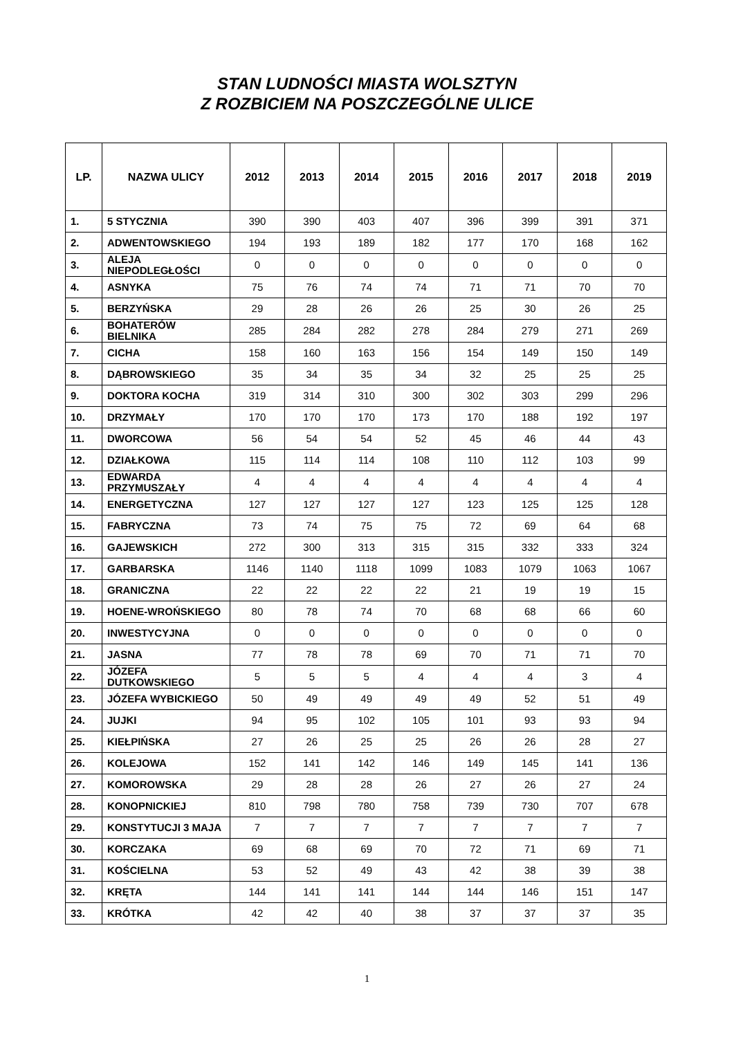STAN LUDNOŚCI MIASTA WOLSZTYN
Z ROZBICIEM NA POSZCZEGÓLNE ULICE
| LP. | NAZWA ULICY | 2012 | 2013 | 2014 | 2015 | 2016 | 2017 | 2018 | 2019 |
| --- | --- | --- | --- | --- | --- | --- | --- | --- | --- |
| 1. | 5 STYCZNIA | 390 | 390 | 403 | 407 | 396 | 399 | 391 | 371 |
| 2. | ADWENTOWSKIEGO | 194 | 193 | 189 | 182 | 177 | 170 | 168 | 162 |
| 3. | ALEJA NIEPODLEGŁOŚCI | 0 | 0 | 0 | 0 | 0 | 0 | 0 | 0 |
| 4. | ASNYKA | 75 | 76 | 74 | 74 | 71 | 71 | 70 | 70 |
| 5. | BERZYŃSKA | 29 | 28 | 26 | 26 | 25 | 30 | 26 | 25 |
| 6. | BOHATERÓW BIELNIKA | 285 | 284 | 282 | 278 | 284 | 279 | 271 | 269 |
| 7. | CICHA | 158 | 160 | 163 | 156 | 154 | 149 | 150 | 149 |
| 8. | DĄBROWSKIEGO | 35 | 34 | 35 | 34 | 32 | 25 | 25 | 25 |
| 9. | DOKTORA KOCHA | 319 | 314 | 310 | 300 | 302 | 303 | 299 | 296 |
| 10. | DRZYMAŁY | 170 | 170 | 170 | 173 | 170 | 188 | 192 | 197 |
| 11. | DWORCOWA | 56 | 54 | 54 | 52 | 45 | 46 | 44 | 43 |
| 12. | DZIAŁKOWA | 115 | 114 | 114 | 108 | 110 | 112 | 103 | 99 |
| 13. | EDWARDA PRZYMUSZAŁY | 4 | 4 | 4 | 4 | 4 | 4 | 4 | 4 |
| 14. | ENERGETYCZNA | 127 | 127 | 127 | 127 | 123 | 125 | 125 | 128 |
| 15. | FABRYCZNA | 73 | 74 | 75 | 75 | 72 | 69 | 64 | 68 |
| 16. | GAJEWSKICH | 272 | 300 | 313 | 315 | 315 | 332 | 333 | 324 |
| 17. | GARBARSKA | 1146 | 1140 | 1118 | 1099 | 1083 | 1079 | 1063 | 1067 |
| 18. | GRANICZNA | 22 | 22 | 22 | 22 | 21 | 19 | 19 | 15 |
| 19. | HOENE-WROŃSKIEGO | 80 | 78 | 74 | 70 | 68 | 68 | 66 | 60 |
| 20. | INWESTYCYJNA | 0 | 0 | 0 | 0 | 0 | 0 | 0 | 0 |
| 21. | JASNA | 77 | 78 | 78 | 69 | 70 | 71 | 71 | 70 |
| 22. | JÓZEFA DUTKOWSKIEGO | 5 | 5 | 5 | 4 | 4 | 4 | 3 | 4 |
| 23. | JÓZEFA WYBICKIEGO | 50 | 49 | 49 | 49 | 49 | 52 | 51 | 49 |
| 24. | JUJKI | 94 | 95 | 102 | 105 | 101 | 93 | 93 | 94 |
| 25. | KIEŁPIŃSKA | 27 | 26 | 25 | 25 | 26 | 26 | 28 | 27 |
| 26. | KOLEJOWA | 152 | 141 | 142 | 146 | 149 | 145 | 141 | 136 |
| 27. | KOMOROWSKA | 29 | 28 | 28 | 26 | 27 | 26 | 27 | 24 |
| 28. | KONOPNICKIEJ | 810 | 798 | 780 | 758 | 739 | 730 | 707 | 678 |
| 29. | KONSTYTUCJI 3 MAJA | 7 | 7 | 7 | 7 | 7 | 7 | 7 | 7 |
| 30. | KORCZAKA | 69 | 68 | 69 | 70 | 72 | 71 | 69 | 71 |
| 31. | KOŚCIELNA | 53 | 52 | 49 | 43 | 42 | 38 | 39 | 38 |
| 32. | KRĘTA | 144 | 141 | 141 | 144 | 144 | 146 | 151 | 147 |
| 33. | KRÓTKA | 42 | 42 | 40 | 38 | 37 | 37 | 37 | 35 |
1